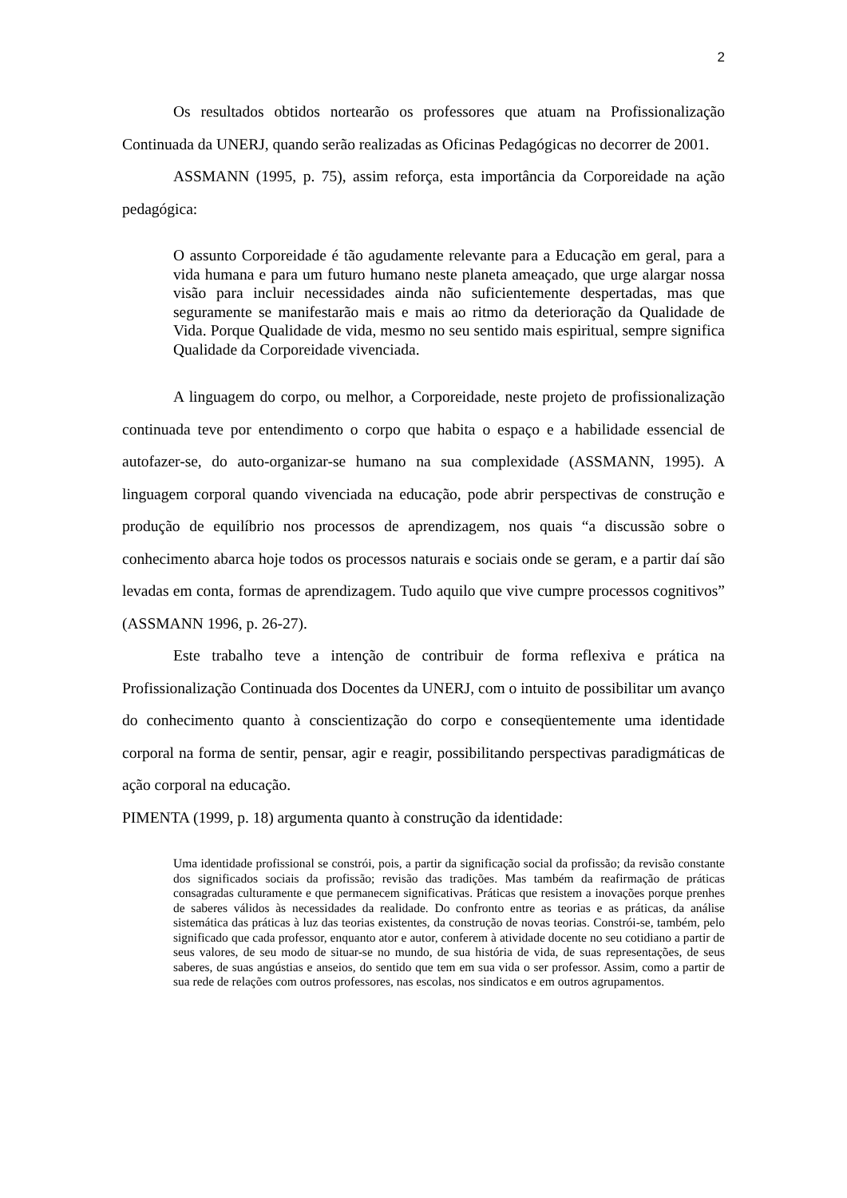2
Os resultados obtidos nortearão os professores que atuam na Profissionalização Continuada da UNERJ, quando serão realizadas as Oficinas Pedagógicas no decorrer de 2001.
ASSMANN (1995, p. 75), assim reforça, esta importância da Corporeidade na ação pedagógica:
O assunto Corporeidade é tão agudamente relevante para a Educação em geral, para a vida humana e para um futuro humano neste planeta ameaçado, que urge alargar nossa visão para incluir necessidades ainda não suficientemente despertadas, mas que seguramente se manifestarão mais e mais ao ritmo da deterioração da Qualidade de Vida. Porque Qualidade de vida, mesmo no seu sentido mais espiritual, sempre significa Qualidade da Corporeidade vivenciada.
A linguagem do corpo, ou melhor, a Corporeidade, neste projeto de profissionalização continuada teve por entendimento o corpo que habita o espaço e a habilidade essencial de autofazer-se, do auto-organizar-se humano na sua complexidade (ASSMANN, 1995). A linguagem corporal quando vivenciada na educação, pode abrir perspectivas de construção e produção de equilíbrio nos processos de aprendizagem, nos quais “a discussão sobre o conhecimento abarca hoje todos os processos naturais e sociais onde se geram, e a partir daí são levadas em conta, formas de aprendizagem. Tudo aquilo que vive cumpre processos cognitivos” (ASSMANN 1996, p. 26-27).
Este trabalho teve a intenção de contribuir de forma reflexiva e prática na Profissionalização Continuada dos Docentes da UNERJ, com o intuito de possibilitar um avanço do conhecimento quanto à conscientização do corpo e conseqüentemente uma identidade corporal na forma de sentir, pensar, agir e reagir, possibilitando perspectivas paradigmáticas de ação corporal na educação.
PIMENTA (1999, p. 18) argumenta quanto à construção da identidade:
Uma identidade profissional se constrói, pois, a partir da significação social da profissão; da revisão constante dos significados sociais da profissão; revisão das tradições. Mas também da reafirmação de práticas consagradas culturamente e que permanecem significativas. Práticas que resistem a inovações porque prenhes de saberes válidos às necessidades da realidade. Do confronto entre as teorias e as práticas, da análise sistemática das práticas à luz das teorias existentes, da construção de novas teorias. Constrói-se, também, pelo significado que cada professor, enquanto ator e autor, conferem à atividade docente no seu cotidiano a partir de seus valores, de seu modo de situar-se no mundo, de sua história de vida, de suas representações, de seus saberes, de suas angústias e anseios, do sentido que tem em sua vida o ser professor. Assim, como a partir de sua rede de relações com outros professores, nas escolas, nos sindicatos e em outros agrupamentos.